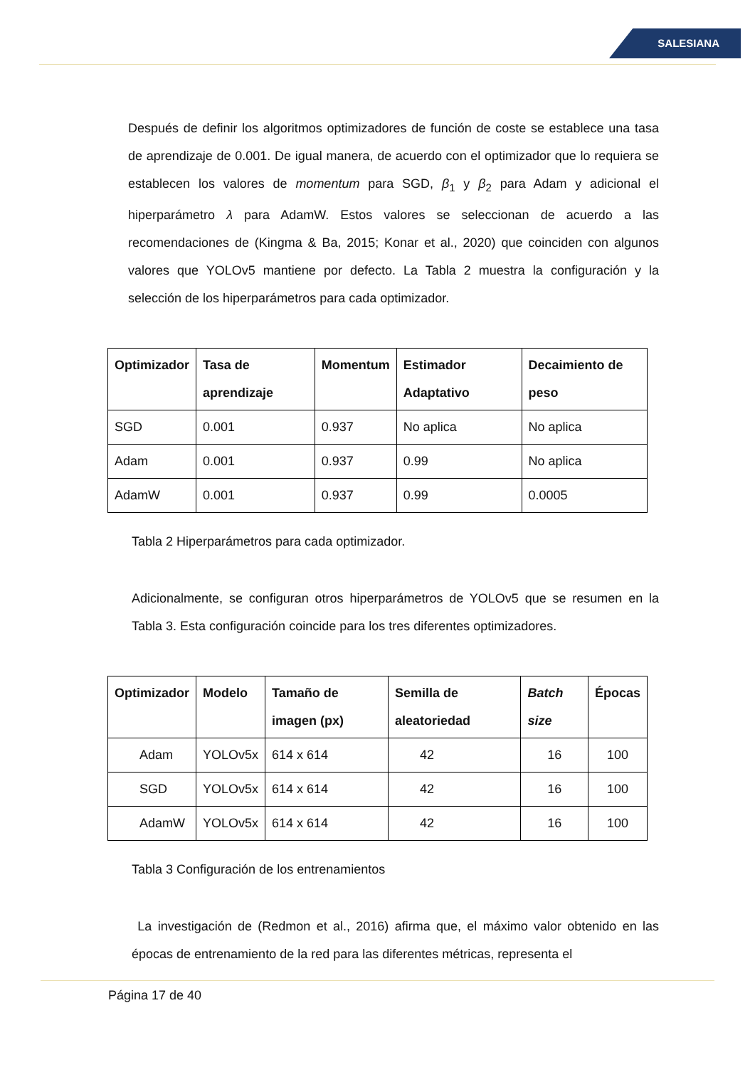SALESIANA
Después de definir los algoritmos optimizadores de función de coste se establece una tasa de aprendizaje de 0.001. De igual manera, de acuerdo con el optimizador que lo requiera se establecen los valores de momentum para SGD, β<sub>1</sub> y β<sub>2</sub> para Adam y adicional el hiperparámetro λ para AdamW. Estos valores se seleccionan de acuerdo a las recomendaciones de (Kingma & Ba, 2015; Konar et al., 2020) que coinciden con algunos valores que YOLOv5 mantiene por defecto. La Tabla 2 muestra la configuración y la selección de los hiperparámetros para cada optimizador.
| Optimizador | Tasa de aprendizaje | Momentum | Estimador Adaptativo | Decaimiento de peso |
| --- | --- | --- | --- | --- |
| SGD | 0.001 | 0.937 | No aplica | No aplica |
| Adam | 0.001 | 0.937 | 0.99 | No aplica |
| AdamW | 0.001 | 0.937 | 0.99 | 0.0005 |
Tabla 2 Hiperparámetros para cada optimizador.
Adicionalmente, se configuran otros hiperparámetros de YOLOv5 que se resumen en la Tabla 3. Esta configuración coincide para los tres diferentes optimizadores.
| Optimizador | Modelo | Tamaño de imagen (px) | Semilla de aleatoriedad | Batch size | Épocas |
| --- | --- | --- | --- | --- | --- |
| Adam | YOLOv5x | 614 x 614 | 42 | 16 | 100 |
| SGD | YOLOv5x | 614 x 614 | 42 | 16 | 100 |
| AdamW | YOLOv5x | 614 x 614 | 42 | 16 | 100 |
Tabla 3 Configuración de los entrenamientos
La investigación de (Redmon et al., 2016) afirma que, el máximo valor obtenido en las épocas de entrenamiento de la red para las diferentes métricas, representa el
Página 17 de 40